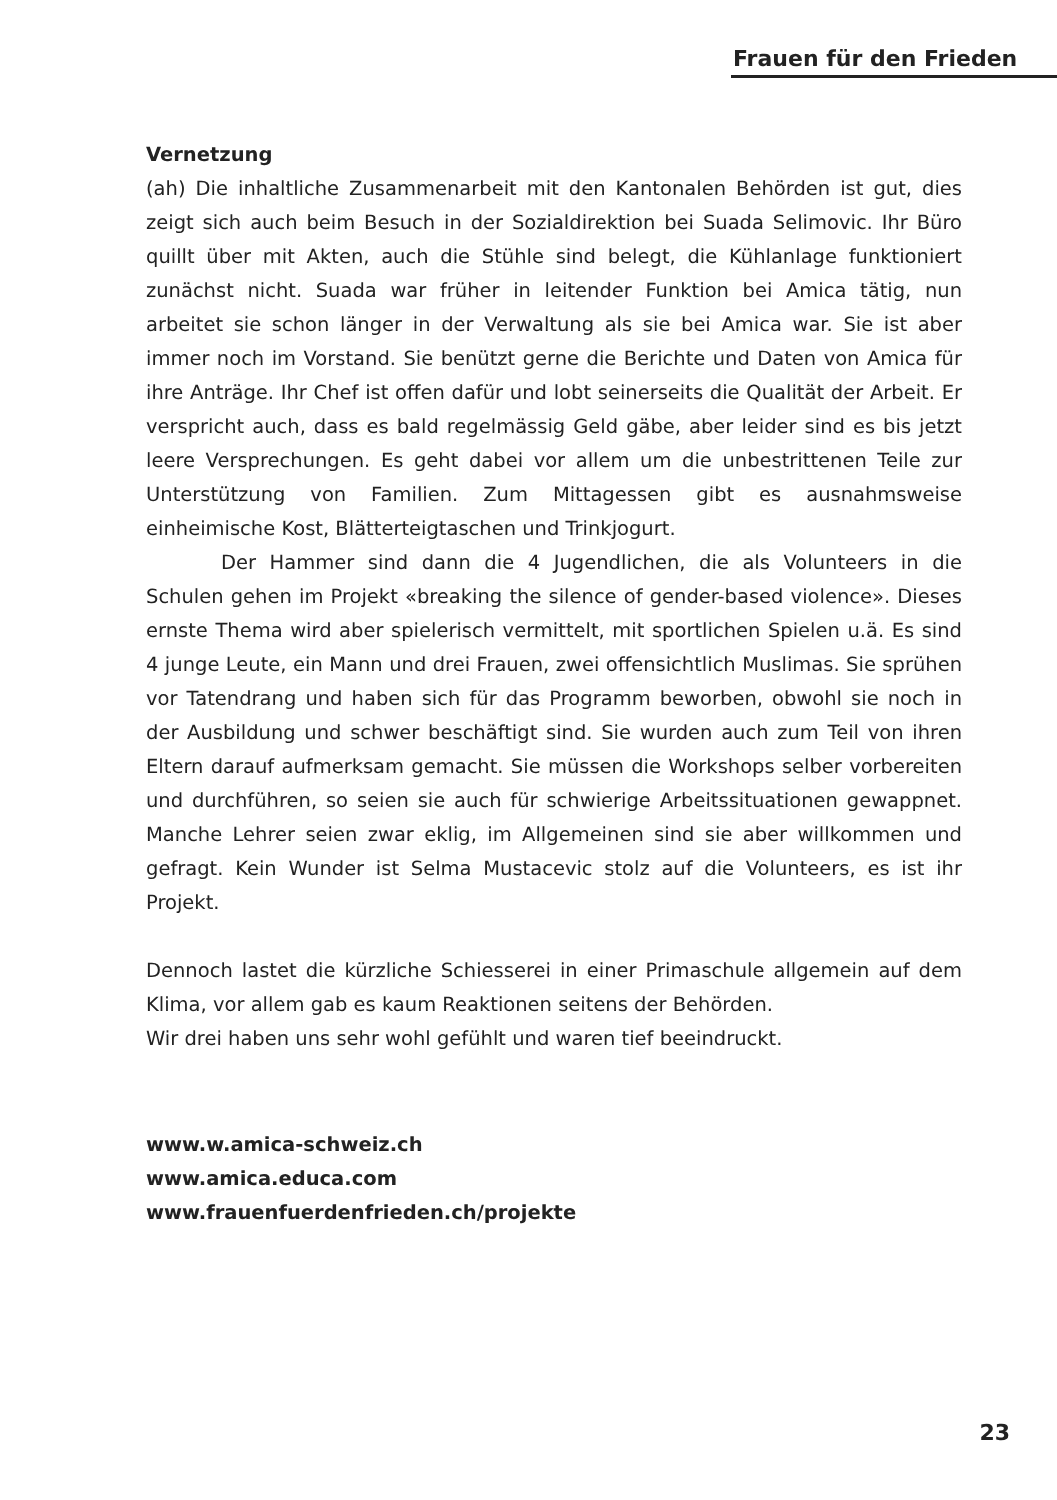Frauen für den Frieden
Vernetzung
(ah) Die inhaltliche Zusammenarbeit mit den Kantonalen Behörden ist gut, dies zeigt sich auch beim Besuch in der Sozialdirektion bei Suada Selimovic. Ihr Büro quillt über mit Akten, auch die Stühle sind belegt, die Kühlanlage funktioniert zunächst nicht. Suada war früher in leitender Funktion bei Amica tätig, nun arbeitet sie schon länger in der Verwaltung als sie bei Amica war. Sie ist aber immer noch im Vorstand. Sie benützt gerne die Berichte und Daten von Amica für ihre Anträge. Ihr Chef ist offen dafür und lobt seinerseits die Qualität der Arbeit. Er verspricht auch, dass es bald regelmässig Geld gäbe, aber leider sind es bis jetzt leere Versprechungen. Es geht dabei vor allem um die unbestrittenen Teile zur Unterstützung von Familien. Zum Mittagessen gibt es ausnahmsweise einheimische Kost, Blätterteigtaschen und Trinkjogurt.
Der Hammer sind dann die 4 Jugendlichen, die als Volunteers in die Schulen gehen im Projekt «breaking the silence of gender-based violence». Dieses ernste Thema wird aber spielerisch vermittelt, mit sportlichen Spielen u.ä. Es sind 4 junge Leute, ein Mann und drei Frauen, zwei offensichtlich Muslimas. Sie sprühen vor Tatendrang und haben sich für das Programm beworben, obwohl sie noch in der Ausbildung und schwer beschäftigt sind. Sie wurden auch zum Teil von ihren Eltern darauf aufmerksam gemacht. Sie müssen die Workshops selber vorbereiten und durchführen, so seien sie auch für schwierige Arbeitssituationen gewappnet. Manche Lehrer seien zwar eklig, im Allgemeinen sind sie aber willkommen und gefragt. Kein Wunder ist Selma Mustacevic stolz auf die Volunteers, es ist ihr Projekt.
Dennoch lastet die kürzliche Schiesserei in einer Primaschule allgemein auf dem Klima, vor allem gab es kaum Reaktionen seitens der Behörden.
Wir drei haben uns sehr wohl gefühlt und waren tief beeindruckt.
www.w.amica-schweiz.ch
www.amica.educa.com
www.frauenfuerdenfrieden.ch/projekte
23